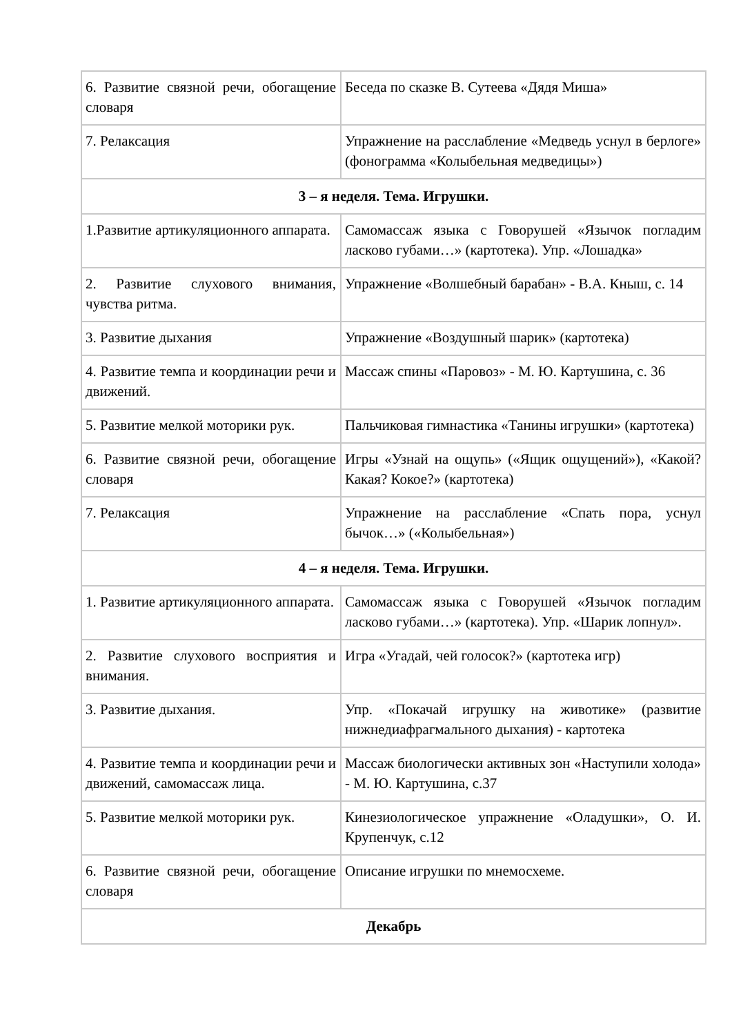| 6. Развитие связной речи, обогащение словаря | Беседа по сказке В. Сутеева «Дядя Миша» |
| 7. Релаксация | Упражнение на расслабление «Медведь уснул в берлоге» (фонограмма «Колыбельная медведицы») |
| 3 – я неделя. Тема. Игрушки. | |
| 1.Развитие артикуляционного аппарата. | Самомассаж языка с Говорушей «Язычок погладим ласково губами…» (картотека). Упр. «Лошадка» |
| 2. Развитие слухового внимания, чувства ритма. | Упражнение «Волшебный барабан» - В.А. Кныш, с. 14 |
| 3. Развитие дыхания | Упражнение «Воздушный шарик» (картотека) |
| 4. Развитие темпа и координации речи и движений. | Массаж спины «Паровоз» - М. Ю. Картушина, с. 36 |
| 5. Развитие мелкой моторики рук. | Пальчиковая гимнастика «Танины игрушки» (картотека) |
| 6. Развитие связной речи, обогащение словаря | Игры «Узнай на ощупь» («Ящик ощущений»), «Какой? Какая? Кокое?» (картотека) |
| 7. Релаксация | Упражнение на расслабление «Спать пора, уснул бычок…» («Колыбельная») |
| 4 – я неделя. Тема. Игрушки. | |
| 1. Развитие артикуляционного аппарата. | Самомассаж языка с Говорушей «Язычок погладим ласково губами…» (картотека). Упр. «Шарик лопнул». |
| 2. Развитие слухового восприятия и внимания. | Игра «Угадай, чей голосок?» (картотека игр) |
| 3. Развитие дыхания. | Упр. «Покачай игрушку на животике» (развитие нижнедиафрагмального дыхания) - картотека |
| 4. Развитие темпа и координации речи и движений, самомассаж лица. | Массаж биологически активных зон «Наступили холода» - М. Ю. Картушина, с.37 |
| 5. Развитие мелкой моторики рук. | Кинезиологическое упражнение «Оладушки», О. И. Крупенчук, с.12 |
| 6. Развитие связной речи, обогащение словаря | Описание игрушки по мнемосхеме. |
| Декабрь | |